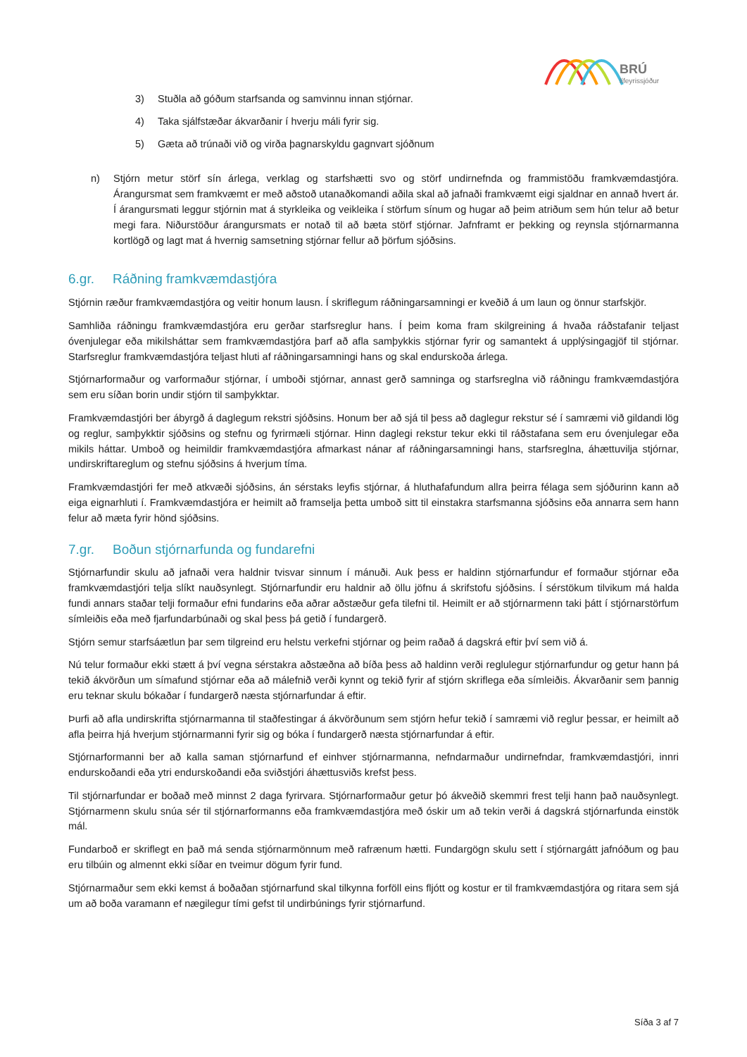BRÚ
lífeyrissjóður
3) Stuðla að góðum starfsanda og samvinnu innan stjórnar.
4) Taka sjálfstæðar ákvarðanir í hverju máli fyrir sig.
5) Gæta að trúnaði við og virða þagnarskyldu gagnvart sjóðnum
n) Stjórn metur störf sín árlega, verklag og starfshætti svo og störf undirnefnda og frammistöðu framkvæmdastjóra. Árangursmat sem framkvæmt er með aðstoð utanaðkomandi aðila skal að jafnaði framkvæmt eigi sjaldnar en annað hvert ár. Í árangursmati leggur stjórnin mat á styrkleika og veikleika í störfum sínum og hugar að þeim atriðum sem hún telur að betur megi fara. Niðurstöður árangursmats er notað til að bæta störf stjórnar. Jafnframt er þekking og reynsla stjórnarmanna kortlögð og lagt mat á hvernig samsetning stjórnar fellur að þörfum sjóðsins.
6.gr. Ráðning framkvæmdastjóra
Stjórnin ræður framkvæmdastjóra og veitir honum lausn. Í skriflegum ráðningarsamningi er kveðið á um laun og önnur starfskjör.
Samhliða ráðningu framkvæmdastjóra eru gerðar starfsreglur hans. Í þeim koma fram skilgreining á hvaða ráðstafanir teljast óvenjulegar eða mikilsháttar sem framkvæmdastjóra þarf að afla samþykkis stjórnar fyrir og samantekt á upplýsingagjöf til stjórnar. Starfsreglur framkvæmdastjóra teljast hluti af ráðningarsamningi hans og skal endurskoða árlega.
Stjórnarformaður og varformaður stjórnar, í umboði stjórnar, annast gerð samninga og starfsreglna við ráðningu framkvæmdastjóra sem eru síðan borin undir stjórn til samþykktar.
Framkvæmdastjóri ber ábyrgð á daglegum rekstri sjóðsins. Honum ber að sjá til þess að daglegur rekstur sé í samræmi við gildandi lög og reglur, samþykktir sjóðsins og stefnu og fyrirmæli stjórnar. Hinn daglegi rekstur tekur ekki til ráðstafana sem eru óvenjulegar eða mikils háttar. Umboð og heimildir framkvæmdastjóra afmarkast nánar af ráðningarsamningi hans, starfsreglna, áhættuvilja stjórnar, undirskriftareglum og stefnu sjóðsins á hverjum tíma.
Framkvæmdastjóri fer með atkvæði sjóðsins, án sérstaks leyfis stjórnar, á hluthafafundum allra þeirra félaga sem sjóðurinn kann að eiga eignarhluti í. Framkvæmdastjóra er heimilt að framselja þetta umboð sitt til einstakra starfsmanna sjóðsins eða annarra sem hann felur að mæta fyrir hönd sjóðsins.
7.gr. Boðun stjórnarfunda og fundarefni
Stjórnarfundir skulu að jafnaði vera haldnir tvisvar sinnum í mánuði. Auk þess er haldinn stjórnarfundur ef formaður stjórnar eða framkvæmdastjóri telja slíkt nauðsynlegt. Stjórnarfundir eru haldnir að öllu jöfnu á skrifstofu sjóðsins. Í sérstökum tilvikum má halda fundi annars staðar telji formaður efni fundarins eða aðrar aðstæður gefa tilefni til. Heimilt er að stjórnarmenn taki þátt í stjórnarstörfum símleiðis eða með fjarfundarbúnaði og skal þess þá getið í fundargerð.
Stjórn semur starfsáætlun þar sem tilgreind eru helstu verkefni stjórnar og þeim raðað á dagskrá eftir því sem við á.
Nú telur formaður ekki stætt á því vegna sérstakra aðstæðna að bíða þess að haldinn verði reglulegur stjórnarfundur og getur hann þá tekið ákvörðun um símafund stjórnar eða að málefnið verði kynnt og tekið fyrir af stjórn skriflega eða símleiðis. Ákvarðanir sem þannig eru teknar skulu bókaðar í fundargerð næsta stjórnarfundar á eftir.
Þurfi að afla undirskrifta stjórnarmanna til staðfestingar á ákvörðunum sem stjórn hefur tekið í samræmi við reglur þessar, er heimilt að afla þeirra hjá hverjum stjórnarmanni fyrir sig og bóka í fundargerð næsta stjórnarfundar á eftir.
Stjórnarformanni ber að kalla saman stjórnarfund ef einhver stjórnarmanna, nefndarmaður undirnefndar, framkvæmdastjóri, innri endurskoðandi eða ytri endurskoðandi eða sviðstjóri áhættusviðs krefst þess.
Til stjórnarfundar er boðað með minnst 2 daga fyrirvara. Stjórnarformaður getur þó ákveðið skemmri frest telji hann það nauðsynlegt. Stjórnarmenn skulu snúa sér til stjórnarformanns eða framkvæmdastjóra með óskir um að tekin verði á dagskrá stjórnarfunda einstök mál.
Fundarboð er skriflegt en það má senda stjórnarmönnum með rafrænum hætti. Fundargögn skulu sett í stjórnargátt jafnóðum og þau eru tilbúin og almennt ekki síðar en tveimur dögum fyrir fund.
Stjórnarmaður sem ekki kemst á boðaðan stjórnarfund skal tilkynna forföll eins fljótt og kostur er til framkvæmdastjóra og ritara sem sjá um að boða varamann ef nægilegur tími gefst til undirbúnings fyrir stjórnarfund.
Síða 3 af 7